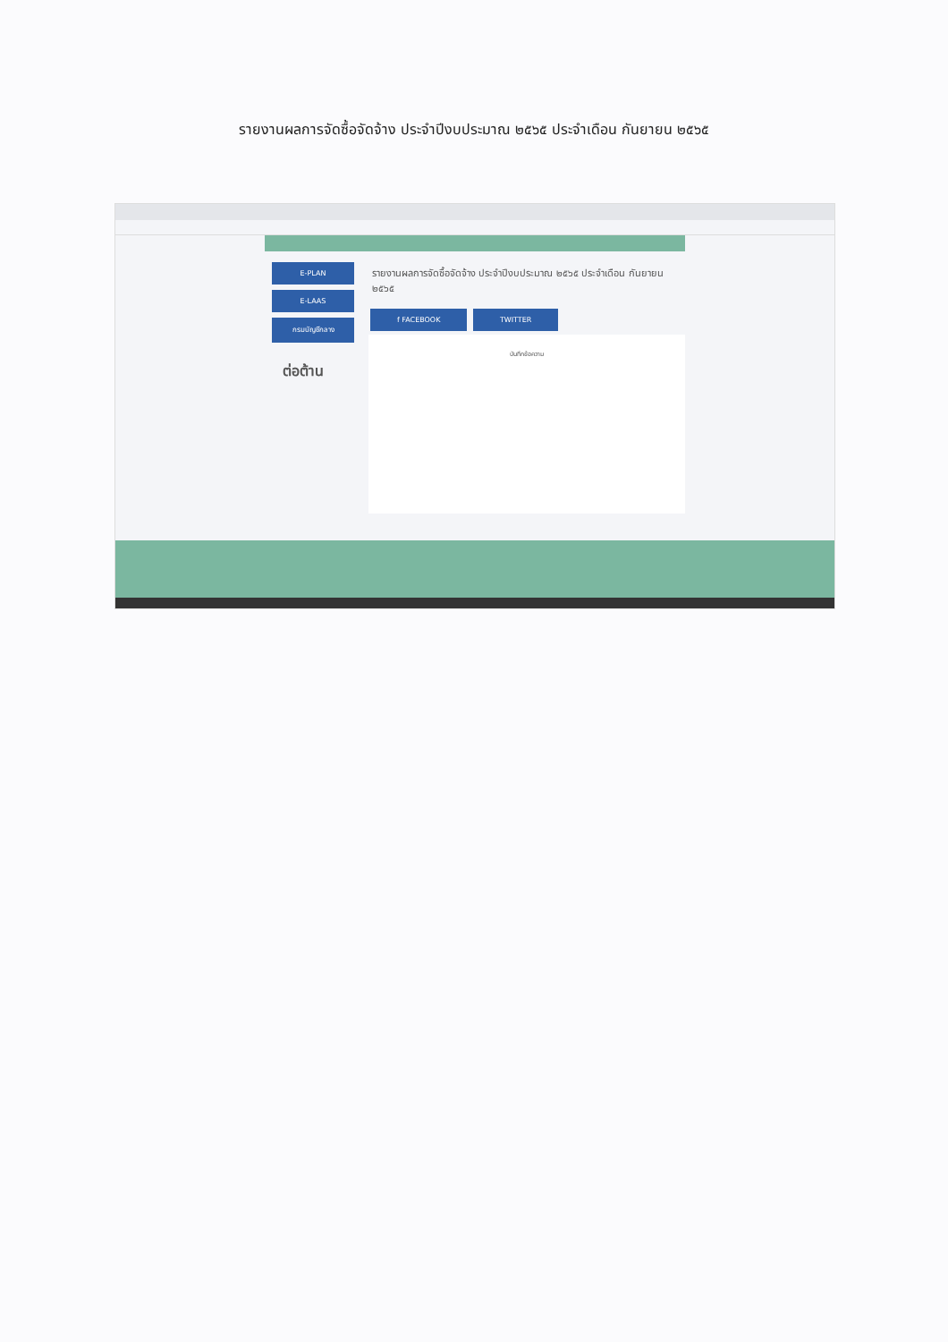รายงานผลการจัดซื้อจัดจ้าง ประจำปีงบประมาณ ๒๕๖๕ ประจำเดือน กันยายน ๒๕๖๕
E-PLAN
E-LAAS
กรมบัญชีกลาง
ต่อต้าน
รายงานผลการจัดซื้อจัดจ้าง ประจำปีงบประมาณ ๒๕๖๕ ประจำเดือน กันยายน ๒๕๖๕
f FACEBOOK TWITTER
บันทึกข้อความ